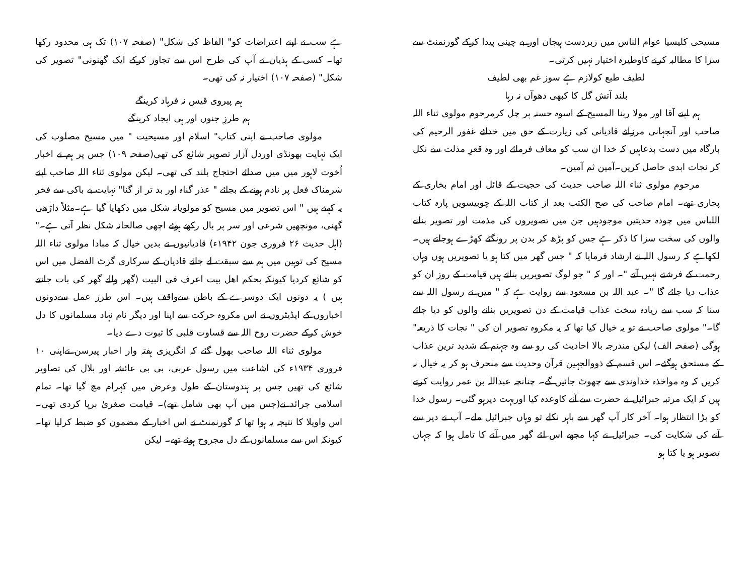ہے سب نے اپنے اعتراضات کو" الفاظ کی شکل" (صفحہ ۱۰۷) تک ہی محدود رکھا تھا۔ کسی کے ہذیان نے آپ کی طرح اس سے تجاوز کرکے ایک گھنونی" تصویر کی شکل" (صفحہ ۱۰۷) اختیار نہ کی تھی۔
ہم پیروی قیس نہ فرہاد کرینگے
ہم طرزِ جنوں اور ہی ایجاد کرینگے
مولوی صاحب نے اپنی کتاب" اسلام اور مسیحیت " میں مسیح مصلوب کی ایک نہایت بھونڈی اوردل آزار تصویر شائع کی تھی(صفحہ ۱۰۹) جس پر ہم نے اخبار اُخوت لاہور میں میں صدائے احتجاج بلند کی تھی۔ لیکن مولوی ثناء اللہ صاحب اپنے شرمناک فعل پر نادم ہونے کے بجائے " عذر گناہ اور بد تر از گنا" نہایت بے باکی سے فخر یہ کہتے ہیں " اس تصویر میں مسیح کو مولویانہ شکل میں دکھایا گیا ہے۔مثلاً داڑھی گھنی، مونچھیں شرعی اور سر پر بال رکھے ہوئے اچھی صالحانہ شکل نظر آتی ہے۔" (اہل حدیث ۲۶ فروری جون ۱۹۴۲ء) قادیانیوں نے بدیں خیال کہ مبادا مولوی ثناء اللہ مسیح کی توہین میں ہم سے سبقت لے جائے قادیان کے سرکاری گزٹ الفضل میں اس کو شائع کردیا کیونکہ بحکم اھل بیت اعرف فی البیت (گھر والے گھر کی بات جانتے ہیں ) یہ دونوں ایک دوسرے کے باطن سےواقف ہیں۔ اس طرز عمل سےدونوں اخباروں کے ایڈیٹروں نے اس مکروہ حرکت سے اپنا اور دیگر نام نہاد مسلمانوں کا دل خوش کرکے حضرت روح اللہ سے قساوت قلبی کا ثبوت دے دیا۔
مولوی ثناء اللہ صاحب بھول گئے کہ انگریزی ہفتہ وار اخبار پیرسن نےاپنی ۱۰ فروری ۱۹۳۴ء کی اشاعت میں رسول عربی، بی بی عائشہ اور بلال کی تصاویر شائع کی تھیں جس پر ہندوستان کے طول وعرض میں کہرام مچ گیا تھا۔ تمام اسلامی جرائد نے(جس میں آپ بھی شامل تھے)۔ قیامت صغریٰ برپا کردی تھی۔ اس واویلا کا نتیجہ یہ ہوا تھا کہ گورنمنٹ نے اس اخبار کے مضمون کو ضبط کرلیا تھا۔ کیونکہ اس سے مسلمانوں کے دل مجروح ہوئے تھے۔ لیکن
مسیحی کلیسیا عوام الناس میں زبردست ہیجان اور بے چینی پیدا کرکے گورنمنٹ سے سزا کا مطالبہ کرنے کاوطیرہ اختیار نہیں کرتی۔
لطیف طبع کولازم ہے سوز غم بھی لطیف
بلند آتش گل کا کبھی دھوآں نہ رہا
ہم اپنے آقا اور مولا ربنا المسیح کے اسوہ حسنہ پر چل کرمرحوم مولوی ثناء اللہ صاحب اور آنجہانی مرزائے قادیانی کی زیارت کے حق میں خدائے غفور الرحیم کی بارگاہ میں دست بدعاہیں کہ خدا ان سب کو معاف فرمائے اور وہ قعرِ مذلت سے نکل کر نجات ابدی حاصل کریں۔آمین ثم آمین۔
مرحوم مولوی ثناء اللہ صاحب حدیث کی حجیت کے قائل اور امام بخاری کے پجاری تھے۔ امام صاحب کی صح الکتب بعد از کتاب اللہ کے چوبیسویں پارہ کتاب اللباس میں چودہ حدیثیں موجودہیں جن میں تصویروں کی مذمت اور تصویر بنانے والوں کی سخت سزا کا ذکر ہے جس کو پڑھ کر بدن پر رونگٹے کھڑے ہوجاتے ہیں۔لکھاہے کہ رسول اللہ نے ارشاد فرمایا کہ " جس گھر میں کتا ہو یا تصویریں ہوں وہاں رحمت کے فرشتے نہیں آتے "۔ اور کہ " جو لوگ تصویریں بناتے ہیں قیامت کے روز ان کو عذاب دیا جائے گا "۔ عبد اللہ بن مسعود سے روایت ہے کہ " میں نے رسول اللہ سے سنا کہ سب سے زیادہ سخت عذاب قیامت کے دن تصویریں بنانے والوں کو دیا جائے گا۔" مولوی صاحب نے تو یہ خیال کیا تھا کہ یہ مکروہ تصویر ان کی " نجات کا ذریعہ" ہوگی (صفحہ الف) لیکن مندرجہ بالا احادیث کی رو سے وہ جہنم کے شدید ترین عذاب کے مستحق ہوگئے۔ اس قسم کے ذووالجہین قرآن وحدیث سے منحرف ہو کر یہ خیال نہ کریں کہ وہ مواخذہ خداوندی سے چھوٹ جائیں گے۔ چنانچہ عبداللہ بن عمر روایت کرتے ہیں کہ ایک مرتبہ جبرائیل نے حضرت سے آنے کاوعدہ کیا اوربہت دیرہو گئی۔ رسول خدا کو بڑا انتظار ہوا۔ آخر کار آپ گھر سے باہر نکلے تو وہاں جبرائیل ملے۔ آپ نے دیر سے آنے کی شکایت کی۔ جبرائیل نے کہا مجھے اس لئے گھر میں آنے کا تامل ہوا کہ جہاں تصویر ہو یا کتا ہو